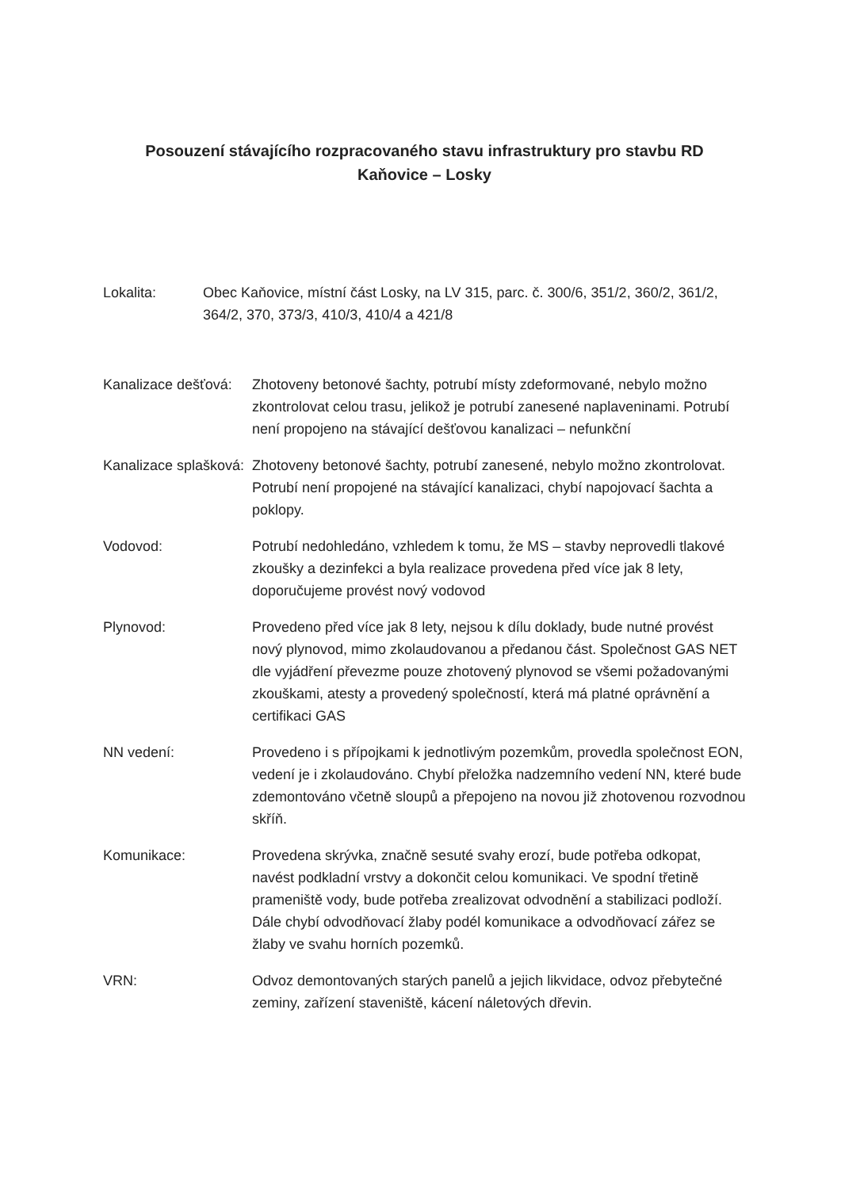Posouzení stávajícího rozpracovaného stavu infrastruktury pro stavbu RD
Kaňovice – Losky
Lokalita: Obec Kaňovice, místní část Losky, na LV 315, parc. č. 300/6, 351/2, 360/2, 361/2, 364/2, 370, 373/3, 410/3, 410/4 a 421/8
Kanalizace dešťová:
Zhotoveny betonové šachty, potrubí místy zdeformované, nebylo možno zkontrolovat celou trasu, jelikož je potrubí zanesené naplaveninami. Potrubí není propojeno na stávající dešťovou kanalizaci – nefunkční
Kanalizace splašková:
Zhotoveny betonové šachty, potrubí zanesené, nebylo možno zkontrolovat. Potrubí není propojené na stávající kanalizaci, chybí napojovací šachta a poklopy.
Vodovod: Potrubí nedohledáno, vzhledem k tomu, že MS – stavby neprovedli tlakové zkoušky a dezinfekci a byla realizace provedena před více jak 8 lety, doporučujeme provést nový vodovod
Plynovod: Provedeno před více jak 8 lety, nejsou k dílu doklady, bude nutné provést nový plynovod, mimo zkolaudovanou a předanou část. Společnost GAS NET dle vyjádření převezme pouze zhotovený plynovod se všemi požadovanými zkouškami, atesty a provedený společností, která má platné oprávnění a certifikaci GAS
NN vedení: Provedeno i s přípojkami k jednotlivým pozemkům, provedla společnost EON, vedení je i zkolaudováno. Chybí přeložka nadzemního vedení NN, které bude zdemontováno včetně sloupů a přepojeno na novou již zhotovenou rozvodnou skříň.
Komunikace: Provedena skrývka, značně sesuté svahy erozí, bude potřeba odkopat, navést podkladní vrstvy a dokončit celou komunikaci. Ve spodní třetině prameniště vody, bude potřeba zrealizovat odvodnění a stabilizaci podloží. Dále chybí odvodňovací žlaby podél komunikace a odvodňovací zářez se žlaby ve svahu horních pozemků.
VRN: Odvoz demontovaných starých panelů a jejich likvidace, odvoz přebytečné zeminy, zařízení staveniště, kácení náletových dřevin.